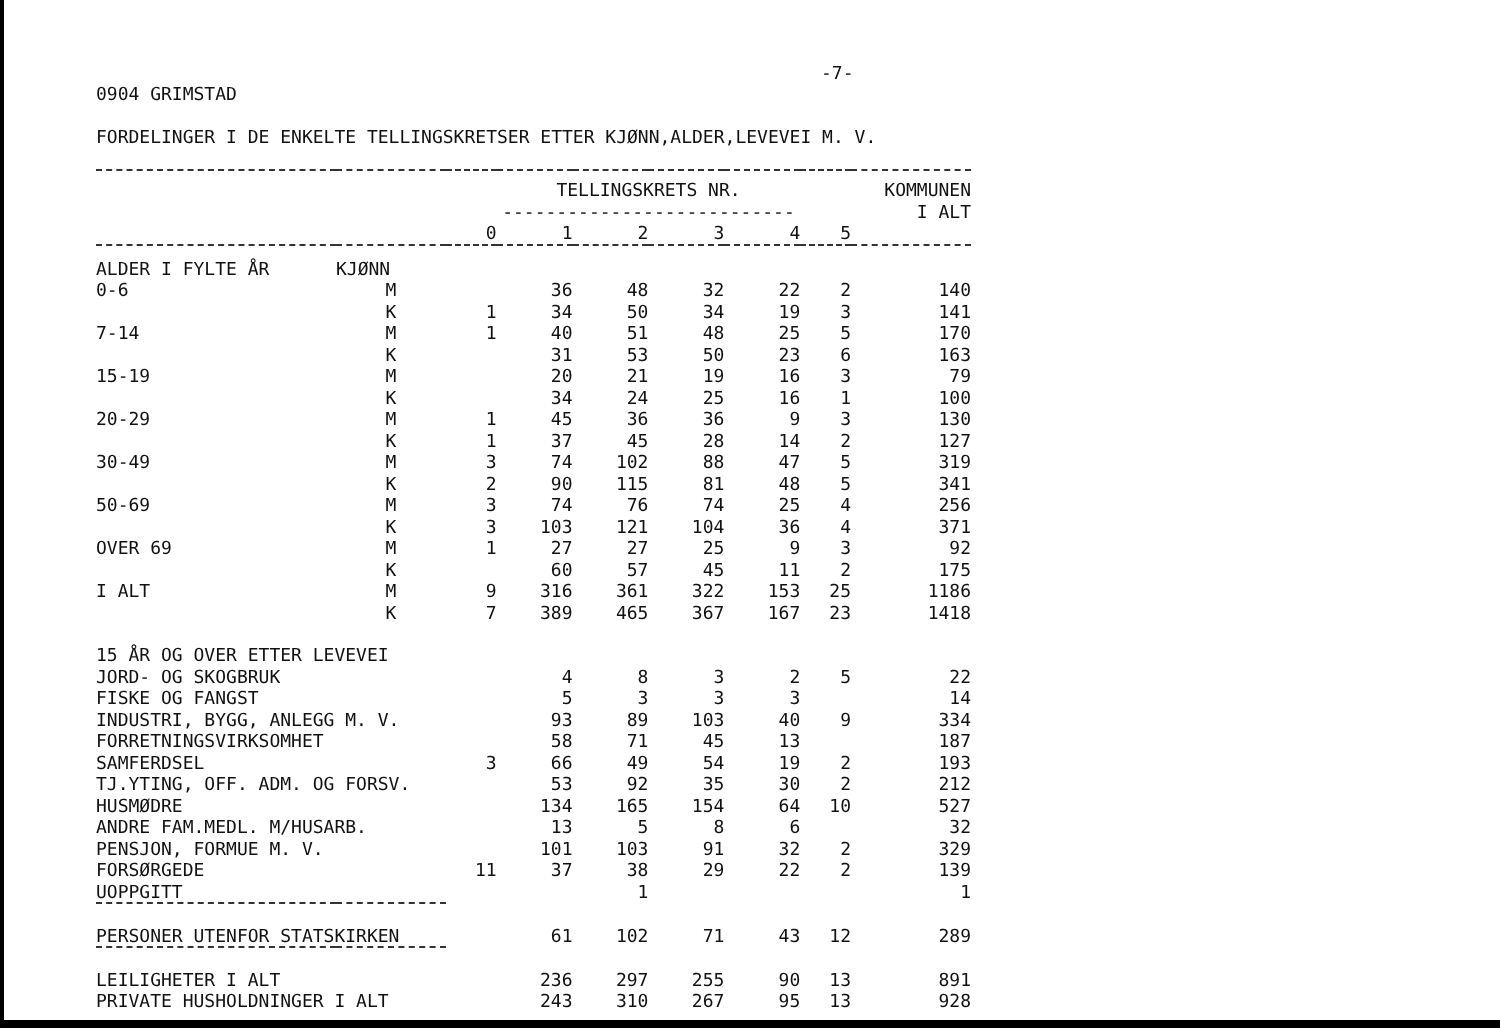-7-
0904 GRIMSTAD
FORDELINGER I DE ENKELTE TELLINGSKRETSER ETTER KJØNN,ALDER,LEVEVEI M. V.
| | | TELLINGSKRETS NR. | | | | | | KOMMUNEN |
| --- | --- | --- | --- | --- | --- | --- | --- | --- |
| | | --------------------------- | | | | | | I ALT |
| | | 0 | 1 | 2 | 3 | 4 | 5 | |
| ALDER I FYLTE ÅR | KJØNN | | | | | | | |
| 0-6 | M | | 36 | 48 | 32 | 22 | 2 | 140 |
| | K | 1 | 34 | 50 | 34 | 19 | 3 | 141 |
| 7-14 | M | 1 | 40 | 51 | 48 | 25 | 5 | 170 |
| | K | | 31 | 53 | 50 | 23 | 6 | 163 |
| 15-19 | M | | 20 | 21 | 19 | 16 | 3 | 79 |
| | K | | 34 | 24 | 25 | 16 | 1 | 100 |
| 20-29 | M | 1 | 45 | 36 | 36 | 9 | 3 | 130 |
| | K | 1 | 37 | 45 | 28 | 14 | 2 | 127 |
| 30-49 | M | 3 | 74 | 102 | 88 | 47 | 5 | 319 |
| | K | 2 | 90 | 115 | 81 | 48 | 5 | 341 |
| 50-69 | M | 3 | 74 | 76 | 74 | 25 | 4 | 256 |
| | K | 3 | 103 | 121 | 104 | 36 | 4 | 371 |
| OVER 69 | M | 1 | 27 | 27 | 25 | 9 | 3 | 92 |
| | K | | 60 | 57 | 45 | 11 | 2 | 175 |
| I ALT | M | 9 | 316 | 361 | 322 | 153 | 25 | 1186 |
| | K | 7 | 389 | 465 | 367 | 167 | 23 | 1418 |
| 15 ÅR OG OVER ETTER LEVEVEI | | | | | | | | |
| JORD- OG SKOGBRUK | | | 4 | 8 | 3 | 2 | 5 | 22 |
| FISKE OG FANGST | | | 5 | 3 | 3 | 3 | | 14 |
| INDUSTRI, BYGG, ANLEGG M. V. | | | 93 | 89 | 103 | 40 | 9 | 334 |
| FORRETNINGSVIRKSOMHET | | | 58 | 71 | 45 | 13 | | 187 |
| SAMFERDSEL | | 3 | 66 | 49 | 54 | 19 | 2 | 193 |
| TJ.YTING, OFF. ADM. OG FORSV. | | | 53 | 92 | 35 | 30 | 2 | 212 |
| HUSMØDRE | | | 134 | 165 | 154 | 64 | 10 | 527 |
| ANDRE FAM.MEDL. M/HUSARB. | | | 13 | 5 | 8 | 6 | | 32 |
| PENSJON, FORMUE M. V. | | | 101 | 103 | 91 | 32 | 2 | 329 |
| FORSØRGEDE | | 11 | 37 | 38 | 29 | 22 | 2 | 139 |
| UOPPGITT | | | | 1 | | | | 1 |
| PERSONER UTENFOR STATSKIRKEN | | | 61 | 102 | 71 | 43 | 12 | 289 |
| LEILIGHETER I ALT | | | 236 | 297 | 255 | 90 | 13 | 891 |
| PRIVATE HUSHOLDNINGER I ALT | | | 243 | 310 | 267 | 95 | 13 | 928 |